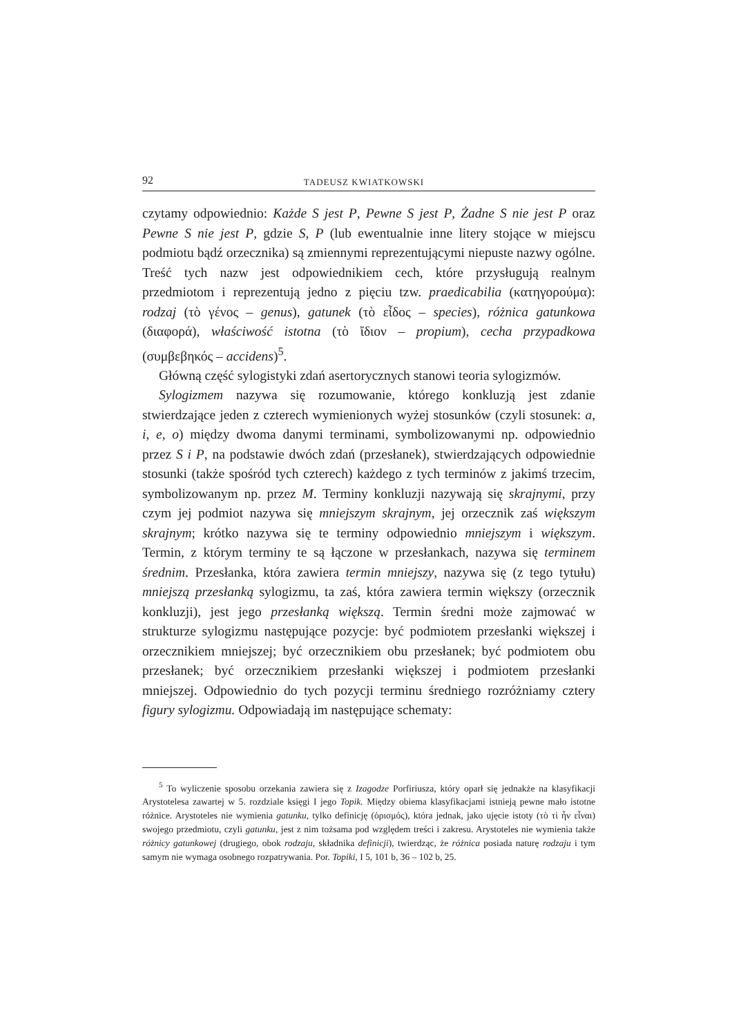92 TADEUSZ KWIATKOWSKI
czytamy odpowiednio: Każde S jest P, Pewne S jest P, Żadne S nie jest P oraz Pewne S nie jest P, gdzie S, P (lub ewentualnie inne litery stojące w miejscu podmiotu bądź orzecznika) są zmiennymi reprezentującymi niepuste nazwy ogólne. Treść tych nazw jest odpowiednikiem cech, które przysługują realnym przedmiotom i reprezentują jedno z pięciu tzw. praedicabilia (κατηγορούμα): rodzaj (τὸ γένος – genus), gatunek (τὸ εἶδος – species), różnica gatunkowa (διαφορά), właściwość istotna (τὸ ἴδιον – propium), cecha przypadkowa (συμβεβηκός – accidens)<sup>5</sup>.
Główną część sylogistyki zdań asertorycznych stanowi teoria sylogizmów.
Sylogizmem nazywa się rozumowanie, którego konkluzją jest zdanie stwierdzające jeden z czterech wymienionych wyżej stosunków (czyli stosunek: a, i, e, o) między dwoma danymi terminami, symbolizowanymi np. odpowiednio przez S i P, na podstawie dwóch zdań (przesłanek), stwierdzających odpowiednie stosunki (także spośród tych czterech) każdego z tych terminów z jakimś trzecim, symbolizowanym np. przez M. Terminy konkluzji nazywają się skrajnymi, przy czym jej podmiot nazywa się mniejszym skrajnym, jej orzecznik zaś większym skrajnym; krótko nazywa się te terminy odpowiednio mniejszym i większym. Termin, z którym terminy te są łączone w przesłankach, nazywa się terminem średnim. Przesłanka, która zawiera termin mniejszy, nazywa się (z tego tytułu) mniejszą przesłanką sylogizmu, ta zaś, która zawiera termin większy (orzecznik konkluzji), jest jego przesłanką większą. Termin średni może zajmować w strukturze sylogizmu następujące pozycje: być podmiotem przesłanki większej i orzecznikiem mniejszej; być orzecznikiem obu przesłanek; być podmiotem obu przesłanek; być orzecznikiem przesłanki większej i podmiotem przesłanki mniejszej. Odpowiednio do tych pozycji terminu średniego rozróżniamy cztery figury sylogizmu. Odpowiadają im następujące schematy:
<sup>5</sup> To wyliczenie sposobu orzekania zawiera się z Izagodze Porfiriusza, który oparł się jednakże na klasyfikacji Arystotelesa zawartej w 5. rozdziale księgi I jego Topik. Między obiema klasyfikacjami istnieją pewne mało istotne różnice. Arystoteles nie wymienia gatunku, tylko definicję (ὁρισμός), która jednak, jako ujęcie istoty (τὸ τὶ ἦν εἶναι) swojego przedmiotu, czyli gatunku, jest z nim tożsama pod względem treści i zakresu. Arystoteles nie wymienia także różnicy gatunkowej (drugiego, obok rodzaju, składnika definicji), twierdząc, że różnica posiada naturę rodzaju i tym samym nie wymaga osobnego rozpatrywania. Por. Topiki, I 5, 101 b, 36 – 102 b, 25.